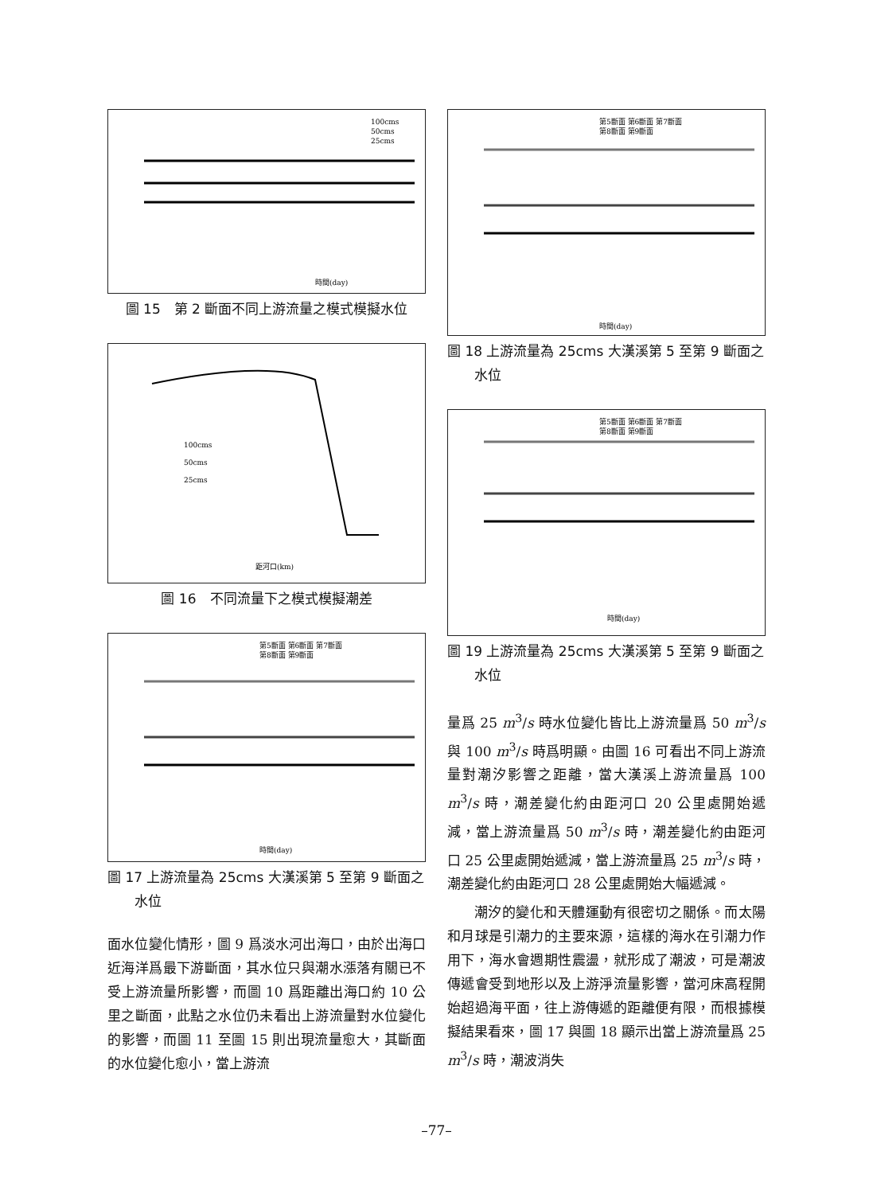100cms
50cms
25cms
時間(day)
圖 15　第 2 斷面不同上游流量之模式模擬水位
100cms
50cms
25cms
距河口(km)
圖 16　不同流量下之模式模擬潮差
第5斷面 第6斷面 第7斷面
第8斷面 第9斷面
時間(day)
圖 17 上游流量為 25cms 大漢溪第 5 至第 9 斷面之
　　水位
面水位變化情形，圖 9 爲淡水河出海口，由於出海口近海洋爲最下游斷面，其水位只與潮水漲落有關已不受上游流量所影響，而圖 10 爲距離出海口約 10 公里之斷面，此點之水位仍未看出上游流量對水位變化的影響，而圖 11 至圖 15 則出現流量愈大，其斷面的水位變化愈小，當上游流
第5斷面 第6斷面 第7斷面
第8斷面 第9斷面
時間(day)
圖 18 上游流量為 25cms 大漢溪第 5 至第 9 斷面之
　　水位
第5斷面 第6斷面 第7斷面
第8斷面 第9斷面
時間(day)
圖 19 上游流量為 25cms 大漢溪第 5 至第 9 斷面之
　　水位
量爲 25 m<sup>3</sup>/s 時水位變化皆比上游流量爲 50 m<sup>3</sup>/s 與 100 m<sup>3</sup>/s 時爲明顯。由圖 16 可看出不同上游流量對潮汐影響之距離，當大漢溪上游流量爲 100 m<sup>3</sup>/s 時，潮差變化約由距河口 20 公里處開始遞減，當上游流量爲 50 m<sup>3</sup>/s 時，潮差變化約由距河口 25 公里處開始遞減，當上游流量爲 25 m<sup>3</sup>/s 時，潮差變化約由距河口 28 公里處開始大幅遞減。
潮汐的變化和天體運動有很密切之關係。而太陽和月球是引潮力的主要來源，這樣的海水在引潮力作用下，海水會週期性震盪，就形成了潮波，可是潮波傳遞會受到地形以及上游淨流量影響，當河床高程開始超過海平面，往上游傳遞的距離便有限，而根據模擬結果看來，圖 17 與圖 18 顯示出當上游流量爲 25 m<sup>3</sup>/s 時，潮波消失
–77–